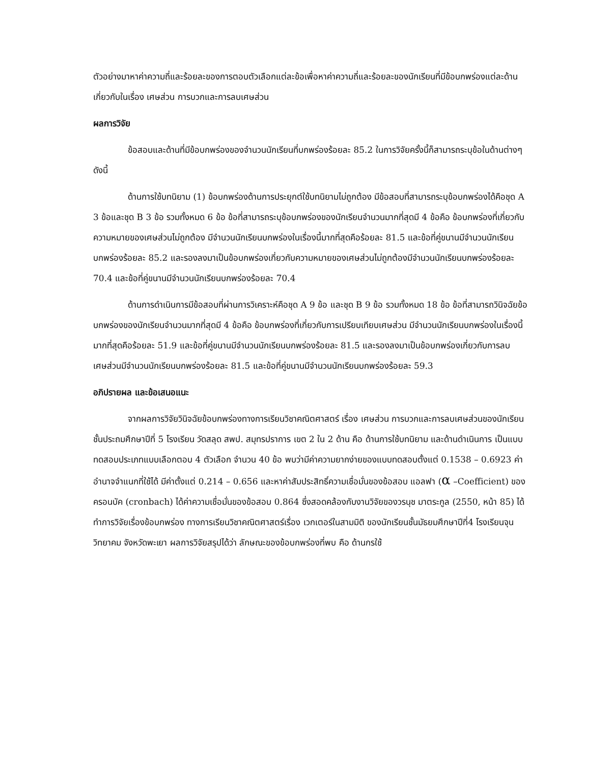ตัวอย่างมาหาค่าความถี่และร้อยละของการตอบตัวเลือกแต่ละข้อเพื่อหาค่าความถี่และร้อยละของนักเรียนที่มีข้อบกพร่องแต่ละด้านเกี่ยวกับในเรื่อง เศษส่วน การบวกและการลบเศษส่วน
ผลการวิจัย
ข้อสอบและด้านที่มีข้อบกพร่องของจำนวนนักเรียนที่บกพร่องร้อยละ 85.2 ในการวิจัยครั้งนี้ก็สามารถระบุข้อในด้านต่างๆ ดังนี้
ด้านการใช้บทนิยาม (1) ข้อบกพร่องด้านการประยุกต์ใช้บทนิยามไม่ถูกต้อง มีข้อสอบที่สามารถระบุข้อบกพร่องได้คือชุด A 3 ข้อและชุด B 3 ข้อ รวมทั้งหมด 6 ข้อ ข้อที่สามารถระบุข้อบกพร่องของนักเรียนจำนวนมากที่สุดมี 4 ข้อคือ ข้อบกพร่องที่เกี่ยวกับความหมายของเศษส่วนไม่ถูกต้อง มีจำนวนนักเรียนบกพร่องในเรื่องนี้มากที่สุดคือร้อยละ 81.5 และข้อที่คู่ขนานมีจำนวนนักเรียนบกพร่องร้อยละ 85.2 และรองลงมาเป็นข้อบกพร่องเกี่ยวกับความหมายของเศษส่วนไม่ถูกต้องมีจำนวนนักเรียนบกพร่องร้อยละ 70.4 และข้อที่คู่ขนานมีจำนวนนักเรียนบกพร่องร้อยละ 70.4
ด้านการดำเนินการมีข้อสอบที่ผ่านการวิเคราะห์คือชุด A 9 ข้อ และชุด B 9 ข้อ รวมทั้งหมด 18 ข้อ ข้อที่สามารถวินิจฉัยข้อบกพร่องของนักเรียนจำนวนมากที่สุดมี 4 ข้อคือ ข้อบกพร่องที่เกี่ยวกับการเปรียบเทียบเศษส่วน มีจำนวนนักเรียนบกพร่องในเรื่องนี้มากที่สุดคือร้อยละ 51.9 และข้อที่คู่ขนานมีจำนวนนักเรียนบกพร่องร้อยละ 81.5 และรองลงมาเป็นข้อบกพร่องเกี่ยวกับการลบเศษส่วนมีจำนวนนักเรียนบกพร่องร้อยละ 81.5 และข้อที่คู่ขนานมีจำนวนนักเรียนบกพร่องร้อยละ 59.3
อภิปรายผล และข้อเสนอแนะ
จากผลการวิจัยวินิจฉัยข้อบกพร่องทางการเรียนวิชาคณิตศาสตร์ เรื่อง เศษส่วน การบวกและการลบเศษส่วนของนักเรียนชั้นประถมศึกษาปีที่ 5 โรงเรียน วัดสลุด สพป. สมุทรปราการ เขต 2 ใน 2 ด้าน คือ ด้านการใช้บทนิยาม และด้านดำเนินการ เป็นแบบทดสอบประเภทแบบเลือกตอบ 4 ตัวเลือก จำนวน 40 ข้อ พบว่ามีค่าความยากง่ายของแบบทดสอบตั้งแต่ 0.1538 – 0.6923 ค่าอำนาจจำแนกที่ใช้ได้ มีค่าตั้งแต่ 0.214 – 0.656 และหาค่าสัมประสิทธิ์ความเชื่อมั่นของข้อสอบ แอลฟา (α –Coefficient) ของครอนบัค (cronbach) ได้ค่าความเชื่อมั่นของข้อสอบ 0.864 ซึ่งสอดคล้องกับงานวิจัยของวรนุช มาตระกูล (2550, หน้า 85) ได้ทำการวิจัยเรื่องข้อบกพร่อง ทางการเรียนวิชาคณิตศาสตร์เรื่อง เวกเตอร์ในสามมิติ ของนักเรียนชั้นมัธยมศึกษาปีที่4 โรงเรียนจุนวิทยาคม จังหวัดพะเยา ผลการวิจัยสรุปได้ว่า ลักษณะของข้อบกพร่องที่พบ คือ ด้านกรใช้